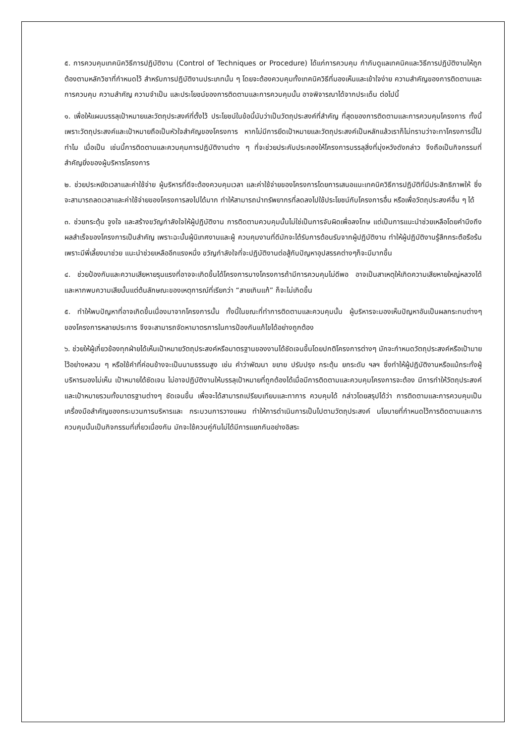๕. การควบคุมเทคนิควิธีการปฏิบัติงาน (Control of Techniques or Procedure) ได้แก่การควบคุม กำกับดูแลเทคนิคและวิธีการปฏิบัติงานให้ถูกต้องตามหลักวิชาที่กำหนดไว้ สำหรับการปฏิบัติงานประเภทนั้น ๆ โดยจะต้องควบคุมทั้งเทคนิควิธีที่มองเห็นและเข้าใจง่าย ความสำคัญของการติดตามและการควบคุม ความสำคัญ ความจำเป็น และประโยชน์ของการติดตามและการควบคุมนั้น อาจพิจารณาได้จากประเด็น ต่อไปนี้
๑. เพื่อให้แผนบรรลุเป้าหมายและวัตถุประสงค์ที่ตั้งไว้ ประโยชน์ในข้อนี้นับว่าเป็นวัตถุประสงค์ที่สำคัญ ที่สุดของการติดตามและการควบคุมโครงการ ทั้งนี้ เพราะวัตถุประสงค์และเป้าหมายถือเป็นหัวใจสำคัญของโครงการ หากไม่มีการยึดเป้าหมายและวัตถุประสงค์เป็นหลักแล้วเราก็ไม่ทราบว่าจะทาโครงการนี้ไปทำไม เมื่อเป็น เช่นนี้การติดตามและควบคุมการปฏิบัติงานต่าง ๆ ที่จะช่วยประคับประคองให้โครงการบรรลุสิ่งที่มุ่งหวังดังกล่าว จึงถือเป็นกิจกรรมที่สำคัญยิ่งของผู้บริหารโครงการ
๒. ช่วยประหยัดเวลาและค่าใช้จ่าย ผู้บริหารที่ดีจะต้องควบคุมเวลา และค่าใช้จ่ายของโครงการโดยการเสนอแนะเทคนิควิธีการปฏิบัติที่มีประสิทธิภาพให้ ซึ่งจะสามารถลดเวลาและค่าใช้จ่ายของโครงการลงไปได้มาก ทำให้สามารถนำทรัพยากรที่ลดลงไปใช้ประโยชน์กับโครงการอื่น หรือเพื่อวัตถุประสงค์อื่น ๆ ได้
๓. ช่วยกระตุ้น จูงใจ และสร้างขวัญกำลังใจให้ผู้ปฏิบัติงาน การติดตามควบคุมนั้นไม่ใช่เป็นการจับผิดเพื่อลงโทษ แต่เป็นการแนะนำช่วยเหลือโดยคำนึงถึงผลสำเร็จของโครงการเป็นสำคัญ เพราะฉะนั้นผู้นิเทศงานและผู้ ควบคุมงานที่ดีมักจะได้รับการต้อนรับจากผู้ปฏิบัติงาน ทำให้ผู้ปฏิบัติงานรู้สึกกระตือรือร้นเพราะมีพี่เลี้ยงมาช่วย แนะนำช่วยเหลืออีกแรงหนึ่ง ขวัญกำลังใจที่จะปฏิบัติงานต่อสู้กับปัญหาอุปสรรคต่างๆก็จะมีมากขึ้น
๔. ช่วยป้องกันและความเสียหายรุนแรงที่อาจจะเกิดขึ้นได้โครงการบางโครงการถ้ามีการควบคุมไม่ดีพอ อาจเป็นสาเหตุให้เกิดความเสียหายใหญ่หลวงได้และหากพบความเสียนั้นแต่ต้นลักษณะของเหตุการณ์ที่เรียกว่า “สายเกินแก้” ก็จะไม่เกิดขึ้น
๕. ทำให้พบปัญหาที่อาจเกิดขึ้นเนื่องมาจากโครงการนั้น ทั้งนี้ในขณะที่ทำการติดตามและควบคุมนั้น ผู้บริหารจะมองเห็นปัญหาอันเป็นผลกระทบต่างๆ ของโครงการหลายประการ จึงจะสามารถจัดหามาตรการในการป้องกันแก้ไขได้อย่างถูกต้อง
๖. ช่วยให้ผู้เกี่ยวข้องทุกฝ่ายได้เห็นเป้าหมายวัตถุประสงค์หรือมาตรฐานของงานได้ชัดเจนขึ้นโดยปกติโครงการต่างๆ มักจะกำหนดวัตถุประสงค์หรือเป้ามายไว้อย่างหลวม ๆ หรือใช้คำที่ค่อนข้างจะเป็นนามธรรมสูง เช่น คำว่าพัฒนา ขยาย ปรับปรุง กระตุ้น ยกระดับ ฯลฯ ซึ่งทำให้ผู้ปฏิบัติงานหรือแม้กระทั่งผู้บริหารมองไม่เห็น เป้าหมายได้ชัดเจน ไม่อาจปฏิบัติงานให้บรรลุเป้าหมายที่ถูกต้องได้เมื่อมีการติดตามและควบคุมโครงการจะต้อง มีการทำให้วัตถุประสงค์และเป้าหมายรวมทั้งมาตรฐานต่างๆ ชัดเจนขึ้น เพื่อจะได้สามารถเปรียบเทียบและทาการ ควบคุมได้ กล่าวโดยสรุปได้ว่า การติดตามและการควบคุมเป็นเครื่องมือสำคัญของกระบวนการบริหารและ กระบวนการวางแผน ทำให้การดำเนินการเป็นไปตามวัตถุประสงค์ นโยบายที่กำหนดไว้การติดตามและการ ควบคุมนั้นเป็นกิจกรรมที่เกี่ยวเนื่องกัน มักจะใช้ควบคู่กันไม่ได้มีการแยกกันอย่างอิสระ